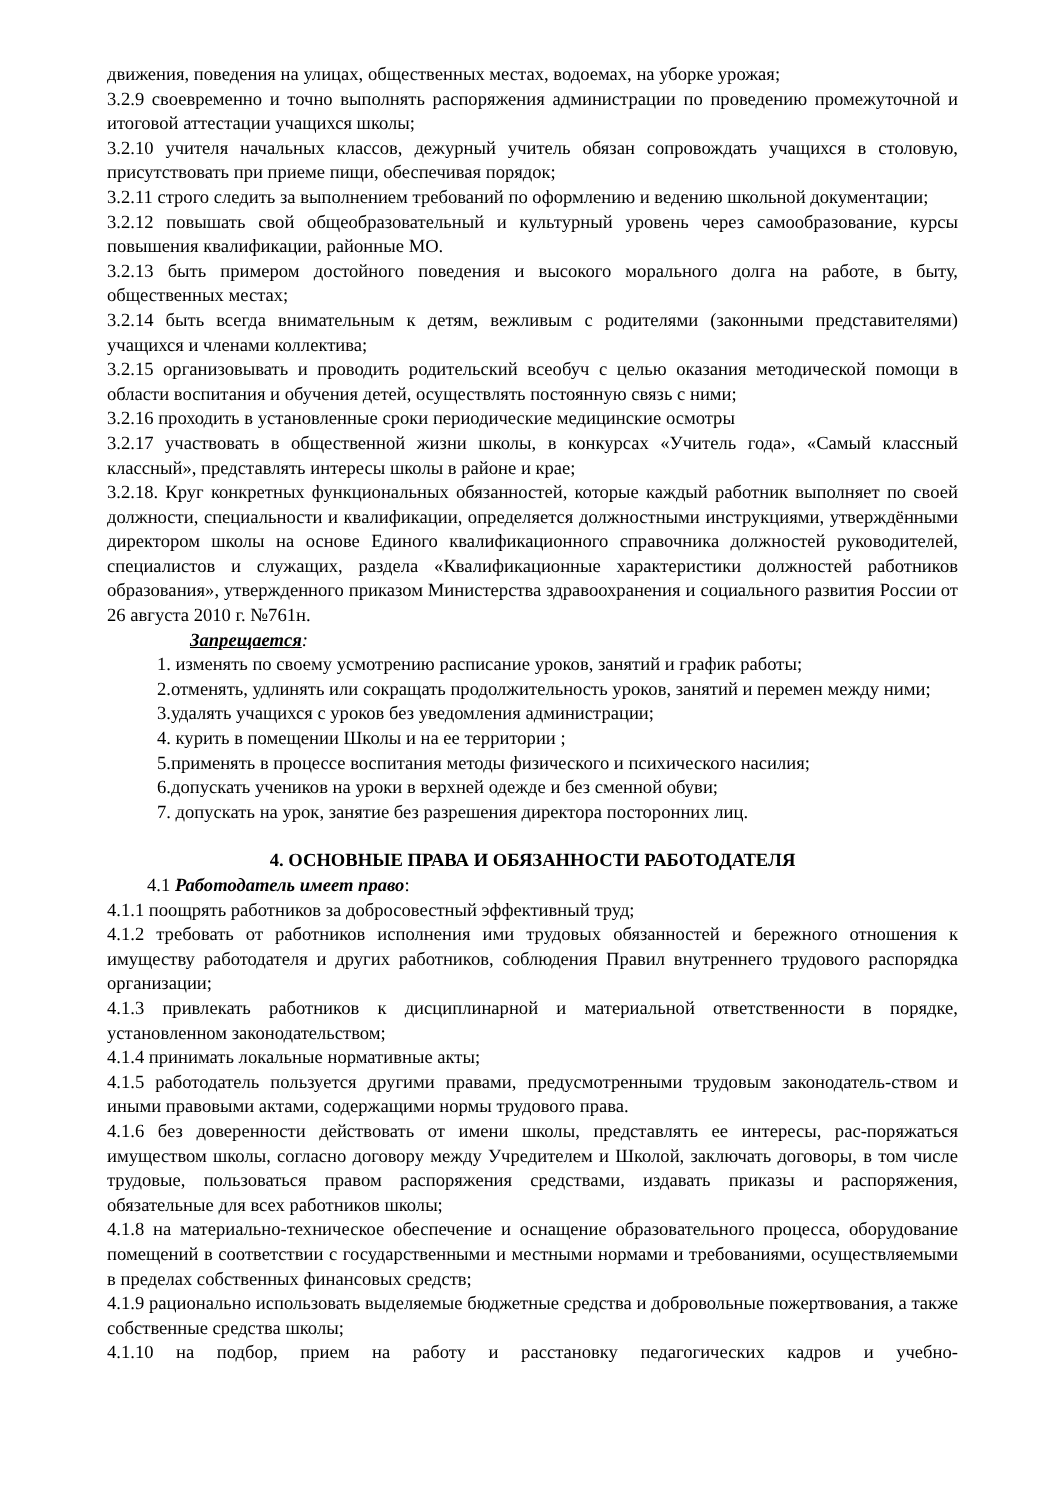движения, поведения на улицах, общественных местах, водоемах, на уборке урожая;
3.2.9 своевременно и точно выполнять распоряжения администрации по проведению промежуточной и итоговой аттестации учащихся школы;
3.2.10 учителя начальных классов, дежурный учитель обязан сопровождать учащихся в столовую, присутствовать при приеме пищи, обеспечивая порядок;
3.2.11 строго следить за выполнением требований по оформлению и ведению школьной документации;
3.2.12 повышать свой общеобразовательный и культурный уровень через самообразование, курсы повышения квалификации, районные МО.
3.2.13 быть примером достойного поведения и высокого морального долга на работе, в быту, общественных местах;
3.2.14 быть всегда внимательным к детям, вежливым с родителями (законными представителями) учащихся и членами коллектива;
3.2.15 организовывать и проводить родительский всеобуч с целью оказания методической помощи в области воспитания и обучения детей, осуществлять постоянную связь с ними;
3.2.16 проходить в установленные сроки периодические медицинские осмотры
3.2.17 участвовать в общественной жизни школы, в конкурсах «Учитель года», «Самый классный классный», представлять интересы школы в районе и крае;
3.2.18. Круг конкретных функциональных обязанностей, которые каждый работник выполняет по своей должности, специальности и квалификации, определяется должностными инструкциями, утверждёнными директором школы на основе Единого квалификационного справочника должностей руководителей, специалистов и служащих, раздела «Квалификационные характеристики должностей работников образования», утвержденного приказом Министерства здравоохранения и социального развития России от 26 августа 2010 г. №761н.
Запрещается:
1. изменять по своему усмотрению расписание уроков, занятий и график работы;
2.отменять, удлинять или сокращать продолжительность уроков, занятий и перемен между ними;
3.удалять учащихся с уроков без уведомления администрации;
4. курить в помещении Школы и на ее территории ;
5.применять в процессе воспитания методы физического и психического насилия;
6.допускать учеников на уроки в верхней одежде и без сменной обуви;
7. допускать на урок, занятие без разрешения директора посторонних лиц.
4. ОСНОВНЫЕ ПРАВА И ОБЯЗАННОСТИ РАБОТОДАТЕЛЯ
4.1 Работодатель имеет право:
4.1.1 поощрять работников за добросовестный эффективный труд;
4.1.2 требовать от работников исполнения ими трудовых обязанностей и бережного отношения к имуществу работодателя и других работников, соблюдения Правил внутреннего трудового распорядка организации;
4.1.3 привлекать работников к дисциплинарной и материальной ответственности в порядке, установленном законодательством;
4.1.4 принимать локальные нормативные акты;
4.1.5 работодатель пользуется другими правами, предусмотренными трудовым законодатель-ством и иными правовыми актами, содержащими нормы трудового права.
4.1.6 без доверенности действовать от имени школы, представлять ее интересы, рас-поряжаться имуществом школы, согласно договору между Учредителем и Школой, заключать договоры, в том числе трудовые, пользоваться правом распоряжения средствами, издавать приказы и распоряжения, обязательные для всех работников школы;
4.1.8 на материально-техническое обеспечение и оснащение образовательного процесса, оборудование помещений в соответствии с государственными и местными нормами и требованиями, осуществляемыми в пределах собственных финансовых средств;
4.1.9 рационально использовать выделяемые бюджетные средства и добровольные пожертвования, а также собственные средства школы;
4.1.10 на подбор, прием на работу и расстановку педагогических кадров и учебно-